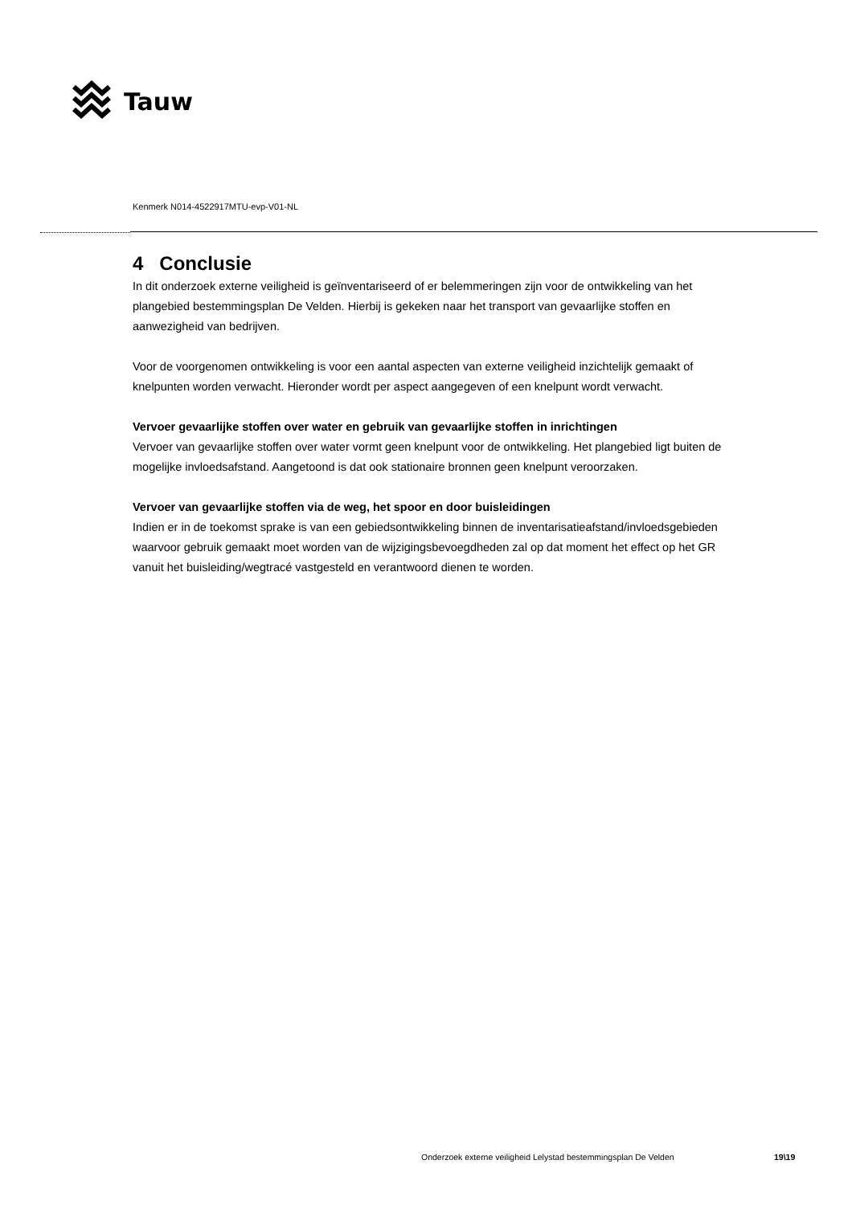Tauw
Kenmerk N014-4522917MTU-evp-V01-NL
4 Conclusie
In dit onderzoek externe veiligheid is geïnventariseerd of er belemmeringen zijn voor de ontwikkeling van het plangebied bestemmingsplan De Velden. Hierbij is gekeken naar het transport van gevaarlijke stoffen en aanwezigheid van bedrijven.
Voor de voorgenomen ontwikkeling is voor een aantal aspecten van externe veiligheid inzichtelijk gemaakt of knelpunten worden verwacht. Hieronder wordt per aspect aangegeven of een knelpunt wordt verwacht.
Vervoer gevaarlijke stoffen over water en gebruik van gevaarlijke stoffen in inrichtingen
Vervoer van gevaarlijke stoffen over water vormt geen knelpunt voor de ontwikkeling. Het plangebied ligt buiten de mogelijke invloedsafstand. Aangetoond is dat ook stationaire bronnen geen knelpunt veroorzaken.
Vervoer van gevaarlijke stoffen via de weg, het spoor en door buisleidingen
Indien er in de toekomst sprake is van een gebiedsontwikkeling binnen de inventarisatieafstand/invloedsgebieden waarvoor gebruik gemaakt moet worden van de wijzigingsbevoegdheden zal op dat moment het effect op het GR vanuit het buisleiding/wegtracé vastgesteld en verantwoord dienen te worden.
Onderzoek externe veiligheid Lelystad bestemmingsplan De Velden
19\19